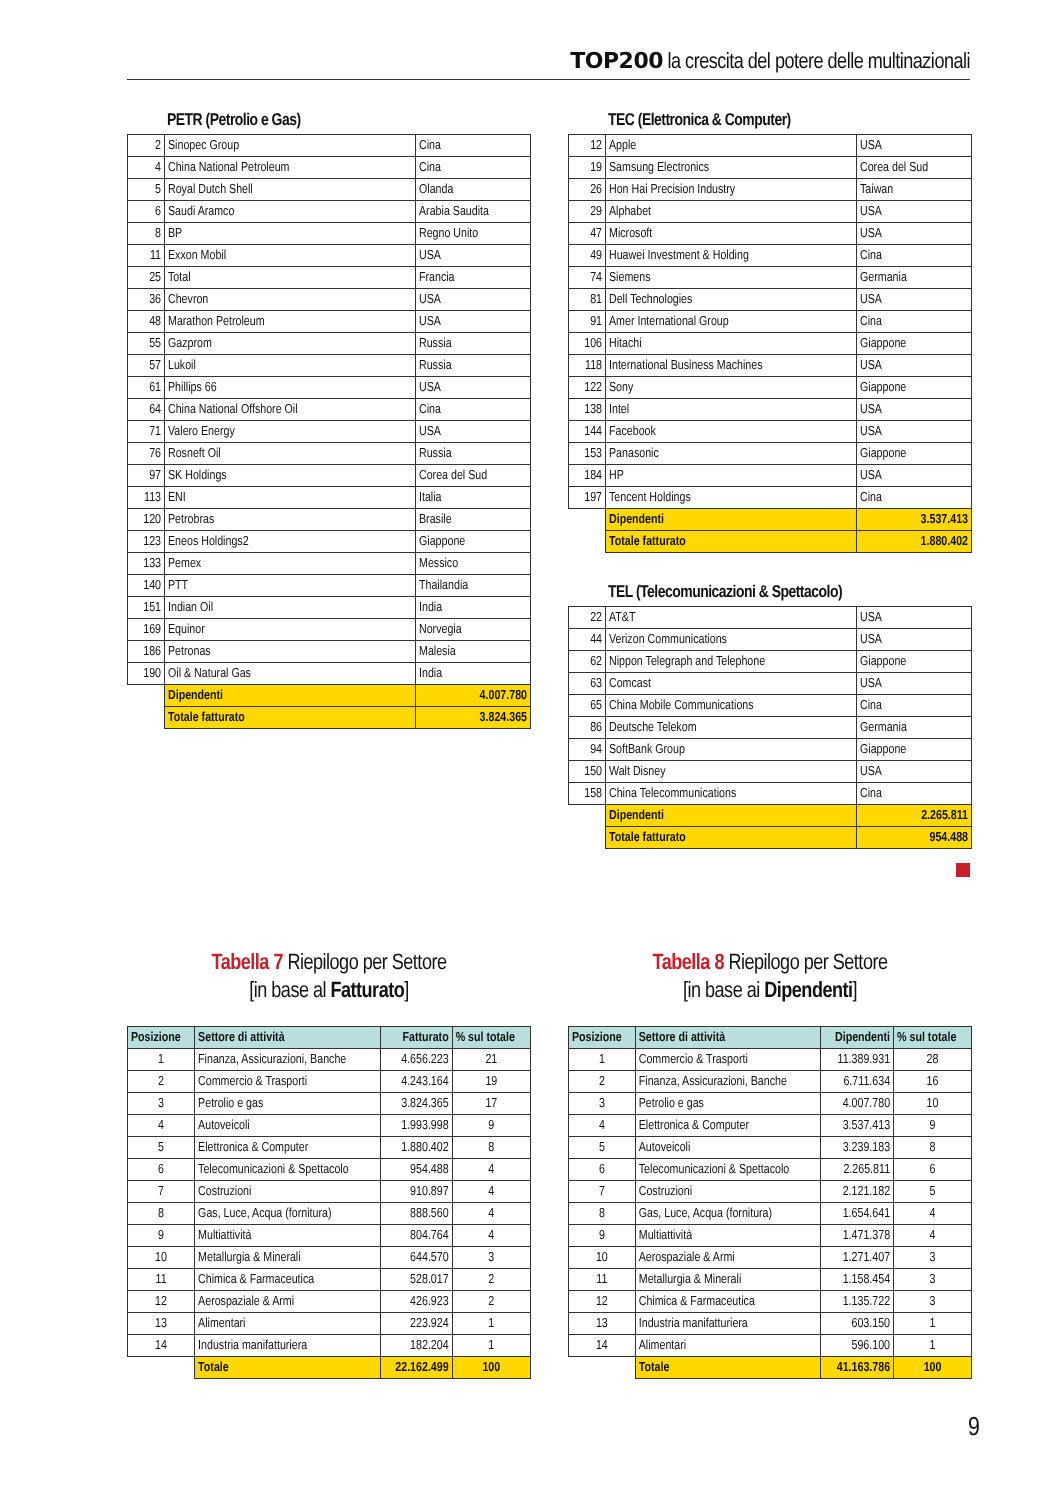TOP200 la crescita del potere delle multinazionali
PETR (Petrolio e Gas)
| 2 | Sinopec Group | Cina |
| 4 | China National Petroleum | Cina |
| 5 | Royal Dutch Shell | Olanda |
| 6 | Saudi Aramco | Arabia Saudita |
| 8 | BP | Regno Unito |
| 11 | Exxon Mobil | USA |
| 25 | Total | Francia |
| 36 | Chevron | USA |
| 48 | Marathon Petroleum | USA |
| 55 | Gazprom | Russia |
| 57 | Lukoil | Russia |
| 61 | Phillips 66 | USA |
| 64 | China National Offshore Oil | Cina |
| 71 | Valero Energy | USA |
| 76 | Rosneft Oil | Russia |
| 97 | SK Holdings | Corea del Sud |
| 113 | ENI | Italia |
| 120 | Petrobras | Brasile |
| 123 | Eneos Holdings2 | Giappone |
| 133 | Pemex | Messico |
| 140 | PTT | Thailandia |
| 151 | Indian Oil | India |
| 169 | Equinor | Norvegia |
| 186 | Petronas | Malesia |
| 190 | Oil & Natural Gas | India |
| | Dipendenti | 4.007.780 |
| | Totale fatturato | 3.824.365 |
TEC (Elettronica & Computer)
| 12 | Apple | USA |
| 19 | Samsung Electronics | Corea del Sud |
| 26 | Hon Hai Precision Industry | Taiwan |
| 29 | Alphabet | USA |
| 47 | Microsoft | USA |
| 49 | Huawei Investment & Holding | Cina |
| 74 | Siemens | Germania |
| 81 | Dell Technologies | USA |
| 91 | Amer International Group | Cina |
| 106 | Hitachi | Giappone |
| 118 | International Business Machines | USA |
| 122 | Sony | Giappone |
| 138 | Intel | USA |
| 144 | Facebook | USA |
| 153 | Panasonic | Giappone |
| 184 | HP | USA |
| 197 | Tencent Holdings | Cina |
| | Dipendenti | 3.537.413 |
| | Totale fatturato | 1.880.402 |
TEL (Telecomunicazioni & Spettacolo)
| 22 | AT&T | USA |
| 44 | Verizon Communications | USA |
| 62 | Nippon Telegraph and Telephone | Giappone |
| 63 | Comcast | USA |
| 65 | China Mobile Communications | Cina |
| 86 | Deutsche Telekom | Germania |
| 94 | SoftBank Group | Giappone |
| 150 | Walt Disney | USA |
| 158 | China Telecommunications | Cina |
| | Dipendenti | 2.265.811 |
| | Totale fatturato | 954.488 |
Tabella 7 Riepilogo per Settore
[in base al Fatturato]
| Posizione | Settore di attività | Fatturato | % sul totale |
| --- | --- | --- | --- |
| 1 | Finanza, Assicurazioni, Banche | 4.656.223 | 21 |
| 2 | Commercio & Trasporti | 4.243.164 | 19 |
| 3 | Petrolio e gas | 3.824.365 | 17 |
| 4 | Autoveicoli | 1.993.998 | 9 |
| 5 | Elettronica & Computer | 1.880.402 | 8 |
| 6 | Telecomunicazioni & Spettacolo | 954.488 | 4 |
| 7 | Costruzioni | 910.897 | 4 |
| 8 | Gas, Luce, Acqua (fornitura) | 888.560 | 4 |
| 9 | Multiattività | 804.764 | 4 |
| 10 | Metallurgia & Minerali | 644.570 | 3 |
| 11 | Chimica & Farmaceutica | 528.017 | 2 |
| 12 | Aerospaziale & Armi | 426.923 | 2 |
| 13 | Alimentari | 223.924 | 1 |
| 14 | Industria manifatturiera | 182.204 | 1 |
| | Totale | 22.162.499 | 100 |
Tabella 8 Riepilogo per Settore
[in base ai Dipendenti]
| Posizione | Settore di attività | Dipendenti | % sul totale |
| --- | --- | --- | --- |
| 1 | Commercio & Trasporti | 11.389.931 | 28 |
| 2 | Finanza, Assicurazioni, Banche | 6.711.634 | 16 |
| 3 | Petrolio e gas | 4.007.780 | 10 |
| 4 | Elettronica & Computer | 3.537.413 | 9 |
| 5 | Autoveicoli | 3.239.183 | 8 |
| 6 | Telecomunicazioni & Spettacolo | 2.265.811 | 6 |
| 7 | Costruzioni | 2.121.182 | 5 |
| 8 | Gas, Luce, Acqua (fornitura) | 1.654.641 | 4 |
| 9 | Multiattività | 1.471.378 | 4 |
| 10 | Aerospaziale & Armi | 1.271.407 | 3 |
| 11 | Metallurgia & Minerali | 1.158.454 | 3 |
| 12 | Chimica & Farmaceutica | 1.135.722 | 3 |
| 13 | Industria manifatturiera | 603.150 | 1 |
| 14 | Alimentari | 596.100 | 1 |
| | Totale | 41.163.786 | 100 |
9